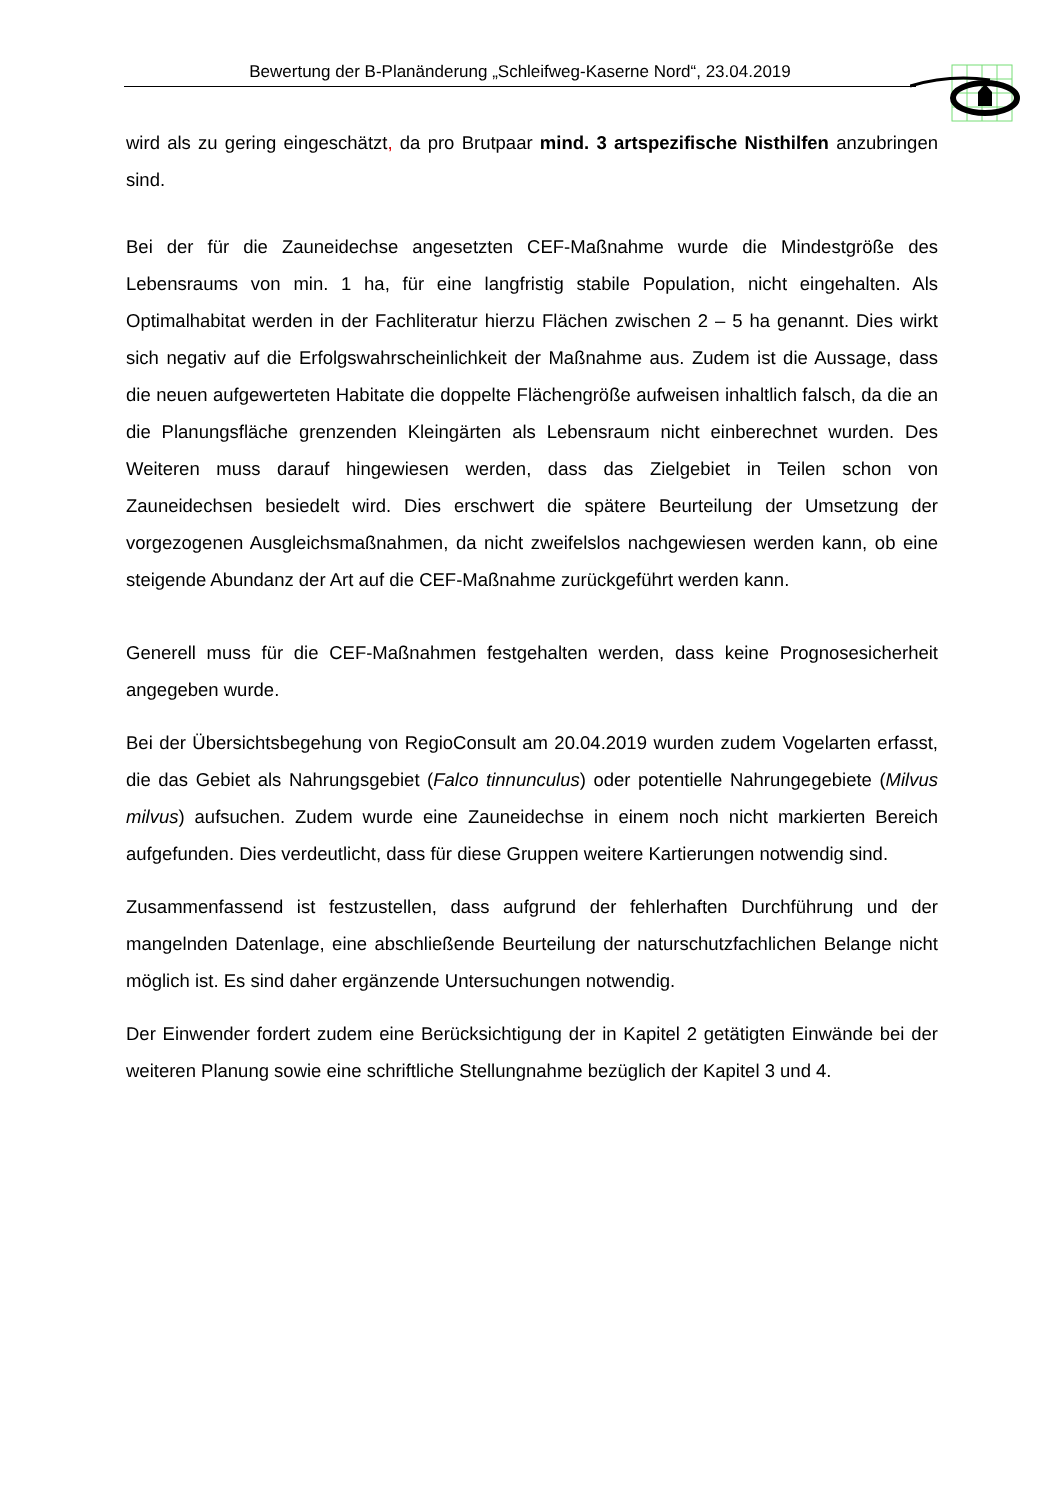Bewertung der B-Planänderung „Schleifweg-Kaserne Nord“, 23.04.2019
wird als zu gering eingeschätzt, da pro Brutpaar mind. 3 artspezifische Nisthilfen anzubringen sind.
Bei der für die Zauneidechse angesetzten CEF-Maßnahme wurde die Mindestgröße des Lebensraums von min. 1 ha, für eine langfristig stabile Population, nicht eingehalten. Als Optimalhabitat werden in der Fachliteratur hierzu Flächen zwischen 2 – 5 ha genannt. Dies wirkt sich negativ auf die Erfolgswahrscheinlichkeit der Maßnahme aus. Zudem ist die Aussage, dass die neuen aufgewerteten Habitate die doppelte Flächengröße aufweisen inhaltlich falsch, da die an die Planungsfläche grenzenden Kleingärten als Lebensraum nicht einberechnet wurden. Des Weiteren muss darauf hingewiesen werden, dass das Zielgebiet in Teilen schon von Zauneidechsen besiedelt wird. Dies erschwert die spätere Beurteilung der Umsetzung der vorgezogenen Ausgleichsmaßnahmen, da nicht zweifelslos nachgewiesen werden kann, ob eine steigende Abundanz der Art auf die CEF-Maßnahme zurückgeführt werden kann.
Generell muss für die CEF-Maßnahmen festgehalten werden, dass keine Prognosesicherheit angegeben wurde.
Bei der Übersichtsbegehung von RegioConsult am 20.04.2019 wurden zudem Vogelarten erfasst, die das Gebiet als Nahrungsgebiet (Falco tinnunculus) oder potentielle Nahrungegebiete (Milvus milvus) aufsuchen. Zudem wurde eine Zauneidechse in einem noch nicht markierten Bereich aufgefunden. Dies verdeutlicht, dass für diese Gruppen weitere Kartierungen notwendig sind.
Zusammenfassend ist festzustellen, dass aufgrund der fehlerhaften Durchführung und der mangelnden Datenlage, eine abschließende Beurteilung der naturschutzfachlichen Belange nicht möglich ist. Es sind daher ergänzende Untersuchungen notwendig.
Der Einwender fordert zudem eine Berücksichtigung der in Kapitel 2 getätigten Einwände bei der weiteren Planung sowie eine schriftliche Stellungnahme bezüglich der Kapitel 3 und 4.